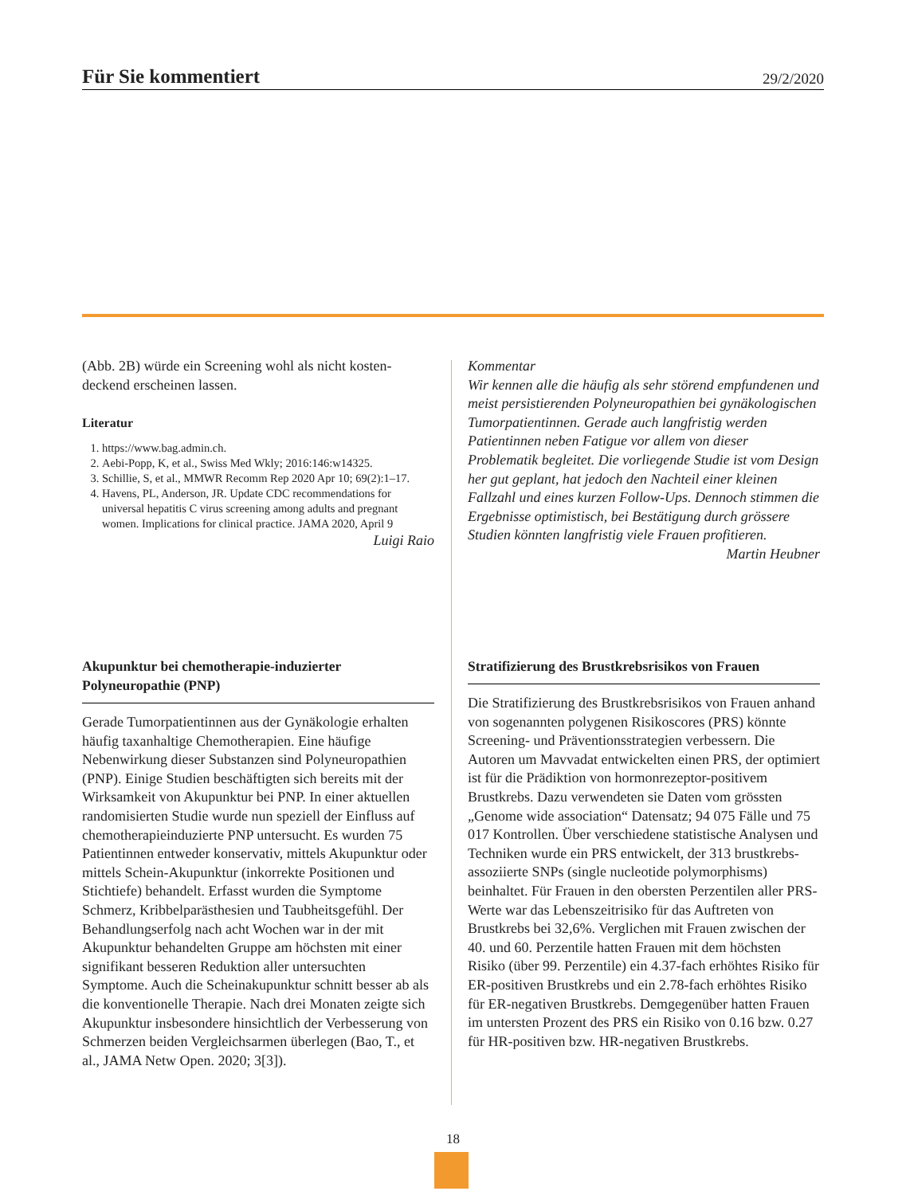Für Sie kommentiert
29/2/2020
(Abb. 2B) würde ein Screening wohl als nicht kosten­deckend erscheinen lassen.
Literatur
1. https://www.bag.admin.ch.
2. Aebi-Popp, K, et al., Swiss Med Wkly; 2016:146:w14325.
3. Schillie, S, et al., MMWR Recomm Rep 2020 Apr 10; 69(2):1–17.
4. Havens, PL, Anderson, JR. Update CDC recommendations for universal hepatitis C virus screening among adults and pregnant women. Implications for clinical practice. JAMA 2020, April 9
Luigi Raio
Kommentar
Wir kennen alle die häufig als sehr störend empfundenen und meist persistierenden Polyneuropathien bei gynäkologischen Tumorpatientinnen. Gerade auch langfristig werden Patientinnen neben Fatigue vor allem von dieser Problematik begleitet. Die vorliegende Studie ist vom Design her gut geplant, hat jedoch den Nachteil einer kleinen Fallzahl und eines kurzen Follow-Ups. Dennoch stimmen die Ergebnisse optimistisch, bei Bestätigung durch grössere Studien könnten langfristig viele Frauen profitieren.
Martin Heubner
Akupunktur bei chemotherapie-induzierter Polyneuropathie (PNP)
Gerade Tumorpatientinnen aus der Gynäkologie erhalten häufig taxanhaltige Chemotherapien. Eine häufige Nebenwirkung dieser Substanzen sind Polyneuropathien (PNP). Einige Studien beschäftigten sich bereits mit der Wirksamkeit von Akupunktur bei PNP. In einer aktuellen randomisierten Studie wurde nun speziell der Einfluss auf chemotherapieinduzierte PNP untersucht. Es wurden 75 Patientinnen entweder konservativ, mittels Akupunktur oder mittels Schein-Akupunktur (inkorrekte Positionen und Stichtiefe) behandelt. Erfasst wurden die Symptome Schmerz, Kribbelparästhesien und Taubheitsgefühl. Der Behandlungserfolg nach acht Wochen war in der mit Akupunktur behandelten Gruppe am höchsten mit einer signifikant besseren Reduktion aller untersuchten Symptome. Auch die Scheinakupunktur schnitt besser ab als die konventionelle Therapie. Nach drei Monaten zeigte sich Akupunktur insbesondere hinsichtlich der Verbesserung von Schmerzen beiden Vergleichsarmen überlegen (Bao, T., et al., JAMA Netw Open. 2020; 3[3]).
Stratifizierung des Brustkrebsrisikos von Frauen
Die Stratifizierung des Brustkrebsrisikos von Frauen anhand von sogenannten polygenen Risikoscores (PRS) könnte Screening- und Präventionsstrategien verbessern. Die Autoren um Mavvadat entwickelten einen PRS, der optimiert ist für die Prädiktion von hormonrezeptor-positivem Brustkrebs. Dazu verwendeten sie Daten vom grössten „Genome wide association“ Datensatz; 94 075 Fälle und 75 017 Kontrollen. Über verschiedene statistische Analysen und Techniken wurde ein PRS entwickelt, der 313 brustkrebs-assoziierte SNPs (single nucleotide polymorphisms) beinhaltet. Für Frauen in den obersten Perzentilen aller PRS-Werte war das Lebenszeitrisiko für das Auftreten von Brustkrebs bei 32,6%. Verglichen mit Frauen zwischen der 40. und 60. Perzentile hatten Frauen mit dem höchsten Risiko (über 99. Perzentile) ein 4.37-fach erhöhtes Risiko für ER-positiven Brustkrebs und ein 2.78-fach erhöhtes Risiko für ER-negativen Brustkrebs. Demgegenüber hatten Frauen im untersten Prozent des PRS ein Risiko von 0.16 bzw. 0.27 für HR-positiven bzw. HR-negativen Brustkrebs.
18